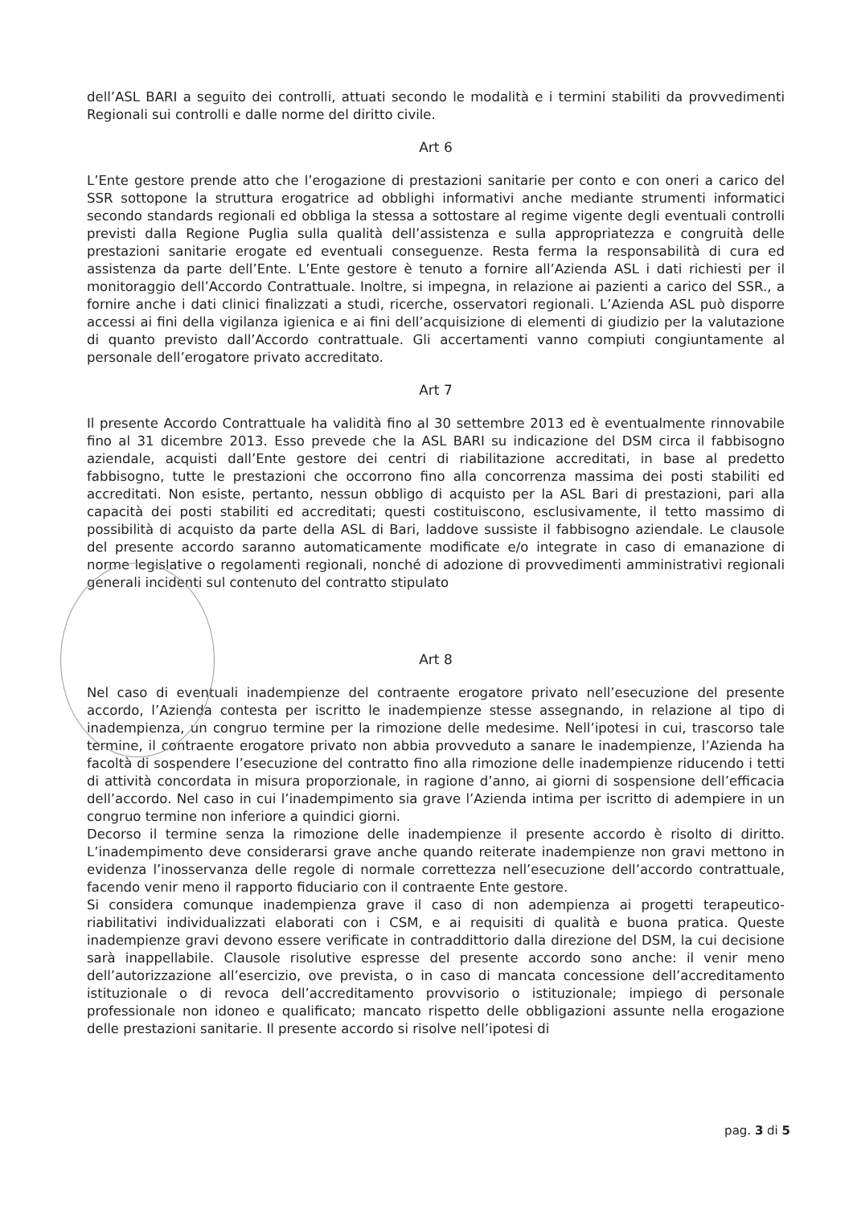dell’ASL BARI a seguito dei controlli, attuati secondo le modalità e i termini stabiliti da provvedimenti Regionali sui controlli e dalle norme del diritto civile.
Art 6
L’Ente gestore prende atto che l’erogazione di prestazioni sanitarie per conto e con oneri a carico del SSR sottopone la struttura erogatrice ad obblighi informativi anche mediante strumenti informatici secondo standards regionali ed obbliga la stessa a sottostare al regime vigente degli eventuali controlli previsti dalla Regione Puglia sulla qualità dell’assistenza e sulla appropriatezza e congruità delle prestazioni sanitarie erogate ed eventuali conseguenze. Resta ferma la responsabilità di cura ed assistenza da parte dell’Ente. L’Ente gestore è tenuto a fornire all’Azienda ASL i dati richiesti per il monitoraggio dell’Accordo Contrattuale. Inoltre, si impegna, in relazione ai pazienti a carico del SSR., a fornire anche i dati clinici finalizzati a studi, ricerche, osservatori regionali. L’Azienda ASL può disporre accessi ai fini della vigilanza igienica e ai fini dell’acquisizione di elementi di giudizio per la valutazione di quanto previsto dall’Accordo contrattuale. Gli accertamenti vanno compiuti congiuntamente al personale dell’erogatore privato accreditato.
Art 7
Il presente Accordo Contrattuale ha validità fino al 30 settembre 2013 ed è eventualmente rinnovabile fino al 31 dicembre 2013. Esso prevede che la ASL BARI su indicazione del DSM circa il fabbisogno aziendale, acquisti dall’Ente gestore dei centri di riabilitazione accreditati, in base al predetto fabbisogno, tutte le prestazioni che occorrono fino alla concorrenza massima dei posti stabiliti ed accreditati. Non esiste, pertanto, nessun obbligo di acquisto per la ASL Bari di prestazioni, pari alla capacità dei posti stabiliti ed accreditati; questi costituiscono, esclusivamente, il tetto massimo di possibilità di acquisto da parte della ASL di Bari, laddove sussiste il fabbisogno aziendale. Le clausole del presente accordo saranno automaticamente modificate e/o integrate in caso di emanazione di norme legislative o regolamenti regionali, nonché di adozione di provvedimenti amministrativi regionali generali incidenti sul contenuto del contratto stipulato
Art 8
Nel caso di eventuali inadempienze del contraente erogatore privato nell’esecuzione del presente accordo, l’Azienda contesta per iscritto le inadempienze stesse assegnando, in relazione al tipo di inadempienza, un congruo termine per la rimozione delle medesime. Nell’ipotesi in cui, trascorso tale termine, il contraente erogatore privato non abbia provveduto a sanare le inadempienze, l’Azienda ha facoltà di sospendere l’esecuzione del contratto fino alla rimozione delle inadempienze riducendo i tetti di attività concordata in misura proporzionale, in ragione d’anno, ai giorni di sospensione dell’efficacia dell’accordo. Nel caso in cui l’inadempimento sia grave l’Azienda intima per iscritto di adempiere in un congruo termine non inferiore a quindici giorni.
Decorso il termine senza la rimozione delle inadempienze il presente accordo è risolto di diritto. L’inadempimento deve considerarsi grave anche quando reiterate inadempienze non gravi mettono in evidenza l’inosservanza delle regole di normale correttezza nell’esecuzione dell’accordo contrattuale, facendo venir meno il rapporto fiduciario con il contraente Ente gestore.
Si considera comunque inadempienza grave il caso di non adempienza ai progetti terapeutico-riabilitativi individualizzati elaborati con i CSM, e ai requisiti di qualità e buona pratica. Queste inadempienze gravi devono essere verificate in contraddittorio dalla direzione del DSM, la cui decisione sarà inappellabile. Clausole risolutive espresse del presente accordo sono anche: il venir meno dell’autorizzazione all’esercizio, ove prevista, o in caso di mancata concessione dell’accreditamento istituzionale o di revoca dell’accreditamento provvisorio o istituzionale; impiego di personale professionale non idoneo e qualificato; mancato rispetto delle obbligazioni assunte nella erogazione delle prestazioni sanitarie. Il presente accordo si risolve nell’ipotesi di
pag. 3 di 5